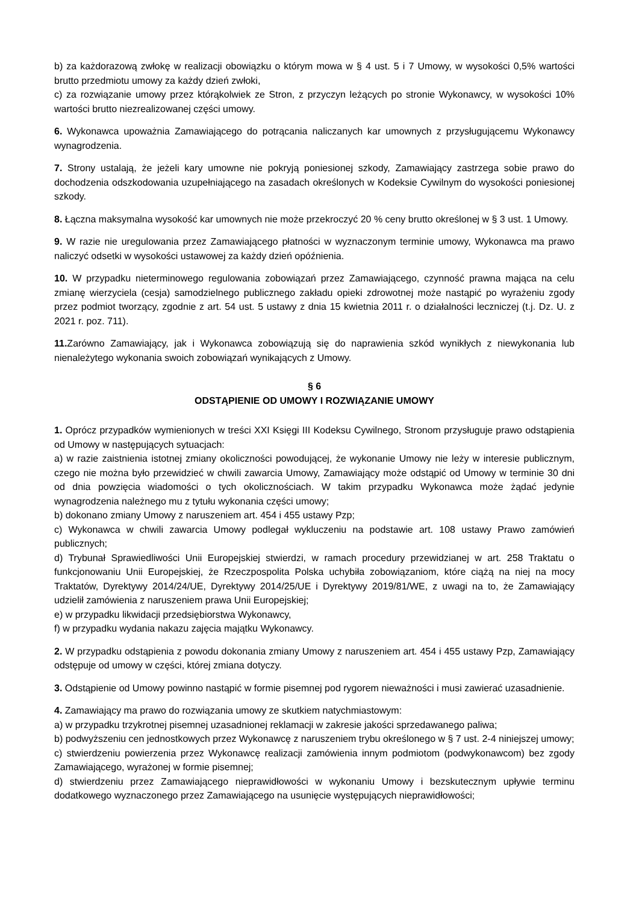b) za każdorazową zwłokę w realizacji obowiązku o którym mowa w § 4 ust. 5 i 7 Umowy, w wysokości 0,5% wartości brutto przedmiotu umowy za każdy dzień zwłoki,
c) za rozwiązanie umowy przez którąkolwiek ze Stron, z przyczyn leżących po stronie Wykonawcy, w wysokości 10% wartości brutto niezrealizowanej części umowy.
6. Wykonawca upoważnia Zamawiającego do potrącania naliczanych kar umownych z przysługującemu Wykonawcy wynagrodzenia.
7. Strony ustalają, że jeżeli kary umowne nie pokryją poniesionej szkody, Zamawiający zastrzega sobie prawo do dochodzenia odszkodowania uzupełniającego na zasadach określonych w Kodeksie Cywilnym do wysokości poniesionej szkody.
8. Łączna maksymalna wysokość kar umownych nie może przekroczyć 20 % ceny brutto określonej w § 3 ust. 1 Umowy.
9. W razie nie uregulowania przez Zamawiającego płatności w wyznaczonym terminie umowy, Wykonawca ma prawo naliczyć odsetki w wysokości ustawowej za każdy dzień opóźnienia.
10. W przypadku nieterminowego regulowania zobowiązań przez Zamawiającego, czynność prawna mająca na celu zmianę wierzyciela (cesja) samodzielnego publicznego zakładu opieki zdrowotnej może nastąpić po wyrażeniu zgody przez podmiot tworzący, zgodnie z art. 54 ust. 5 ustawy z dnia 15 kwietnia 2011 r. o działalności leczniczej (t.j. Dz. U. z 2021 r. poz. 711).
11. Zarówno Zamawiający, jak i Wykonawca zobowiązują się do naprawienia szkód wynikłych z niewykonania lub nienależytego wykonania swoich zobowiązań wynikających z Umowy.
§ 6
ODSTĄPIENIE OD UMOWY I ROZWIĄZANIE UMOWY
1. Oprócz przypadków wymienionych w treści XXI Księgi III Kodeksu Cywilnego, Stronom przysługuje prawo odstąpienia od Umowy w następujących sytuacjach:
a) w razie zaistnienia istotnej zmiany okoliczności powodującej, że wykonanie Umowy nie leży w interesie publicznym, czego nie można było przewidzieć w chwili zawarcia Umowy, Zamawiający może odstąpić od Umowy w terminie 30 dni od dnia powzięcia wiadomości o tych okolicznościach. W takim przypadku Wykonawca może żądać jedynie wynagrodzenia należnego mu z tytułu wykonania części umowy;
b) dokonano zmiany Umowy z naruszeniem art. 454 i 455 ustawy Pzp;
c) Wykonawca w chwili zawarcia Umowy podlegał wykluczeniu na podstawie art. 108 ustawy Prawo zamówień publicznych;
d) Trybunał Sprawiedliwości Unii Europejskiej stwierdzi, w ramach procedury przewidzianej w art. 258 Traktatu o funkcjonowaniu Unii Europejskiej, że Rzeczpospolita Polska uchybiła zobowiązaniom, które ciążą na niej na mocy Traktatów, Dyrektywy 2014/24/UE, Dyrektywy 2014/25/UE i Dyrektywy 2019/81/WE, z uwagi na to, że Zamawiający udzielił zamówienia z naruszeniem prawa Unii Europejskiej;
e) w przypadku likwidacji przedsiębiorstwa Wykonawcy,
f) w przypadku wydania nakazu zajęcia majątku Wykonawcy.
2. W przypadku odstąpienia z powodu dokonania zmiany Umowy z naruszeniem art. 454 i 455 ustawy Pzp, Zamawiający odstępuje od umowy w części, której zmiana dotyczy.
3. Odstąpienie od Umowy powinno nastąpić w formie pisemnej pod rygorem nieważności i musi zawierać uzasadnienie.
4. Zamawiający ma prawo do rozwiązania umowy ze skutkiem natychmiastowym:
a) w przypadku trzykrotnej pisemnej uzasadnionej reklamacji w zakresie jakości sprzedawanego paliwa;
b) podwyższeniu cen jednostkowych przez Wykonawcę z naruszeniem trybu określonego w § 7 ust. 2-4 niniejszej umowy;
c) stwierdzeniu powierzenia przez Wykonawcę realizacji zamówienia innym podmiotom (podwykonawcom) bez zgody Zamawiającego, wyrażonej w formie pisemnej;
d) stwierdzeniu przez Zamawiającego nieprawidłowości w wykonaniu Umowy i bezskutecznym upływie terminu dodatkowego wyznaczonego przez Zamawiającego na usunięcie występujących nieprawidłowości;